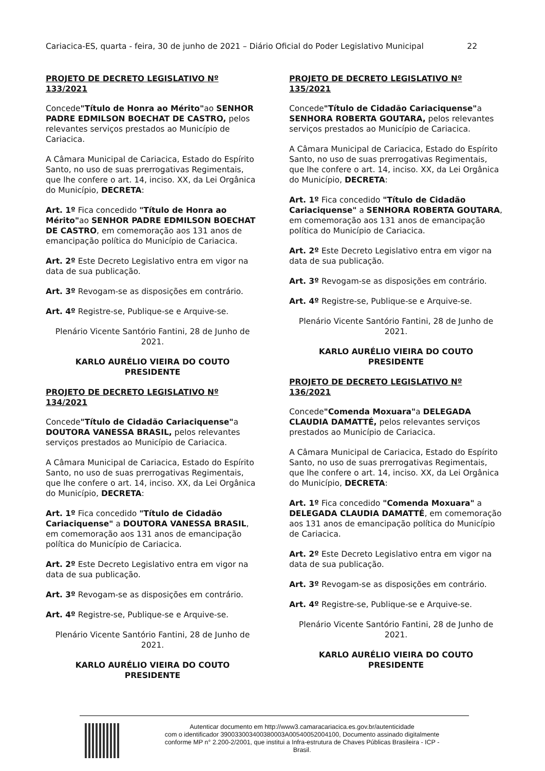Cariacica-ES, quarta - feira, 30 de junho de 2021 – Diário Oficial do Poder Legislativo Municipal 22
PROJETO DE DECRETO LEGISLATIVO Nº 133/2021
Concede"Título de Honra ao Mérito"ao SENHOR PADRE EDMILSON BOECHAT DE CASTRO, pelos relevantes serviços prestados ao Município de Cariacica.
A Câmara Municipal de Cariacica, Estado do Espírito Santo, no uso de suas prerrogativas Regimentais, que lhe confere o art. 14, inciso. XX, da Lei Orgânica do Município, DECRETA:
Art. 1º Fica concedido "Título de Honra ao Mérito"ao SENHOR PADRE EDMILSON BOECHAT DE CASTRO, em comemoração aos 131 anos de emancipação política do Município de Cariacica.
Art. 2º Este Decreto Legislativo entra em vigor na data de sua publicação.
Art. 3º Revogam-se as disposições em contrário.
Art. 4º Registre-se, Publique-se e Arquive-se.
Plenário Vicente Santório Fantini, 28 de Junho de 2021.
KARLO AURÉLIO VIEIRA DO COUTO
PRESIDENTE
PROJETO DE DECRETO LEGISLATIVO Nº 134/2021
Concede"Título de Cidadão Cariaciquense"a DOUTORA VANESSA BRASIL, pelos relevantes serviços prestados ao Município de Cariacica.
A Câmara Municipal de Cariacica, Estado do Espírito Santo, no uso de suas prerrogativas Regimentais, que lhe confere o art. 14, inciso. XX, da Lei Orgânica do Município, DECRETA:
Art. 1º Fica concedido "Título de Cidadão Cariaciquense" a DOUTORA VANESSA BRASIL, em comemoração aos 131 anos de emancipação política do Município de Cariacica.
Art. 2º Este Decreto Legislativo entra em vigor na data de sua publicação.
Art. 3º Revogam-se as disposições em contrário.
Art. 4º Registre-se, Publique-se e Arquive-se.
Plenário Vicente Santório Fantini, 28 de Junho de 2021.
KARLO AURÉLIO VIEIRA DO COUTO
PRESIDENTE
PROJETO DE DECRETO LEGISLATIVO Nº 135/2021
Concede"Título de Cidadão Cariaciquense"a SENHORA ROBERTA GOUTARA, pelos relevantes serviços prestados ao Município de Cariacica.
A Câmara Municipal de Cariacica, Estado do Espírito Santo, no uso de suas prerrogativas Regimentais, que lhe confere o art. 14, inciso. XX, da Lei Orgânica do Município, DECRETA:
Art. 1º Fica concedido "Título de Cidadão Cariaciquense" a SENHORA ROBERTA GOUTARA, em comemoração aos 131 anos de emancipação política do Município de Cariacica.
Art. 2º Este Decreto Legislativo entra em vigor na data de sua publicação.
Art. 3º Revogam-se as disposições em contrário.
Art. 4º Registre-se, Publique-se e Arquive-se.
Plenário Vicente Santório Fantini, 28 de Junho de 2021.
KARLO AURÉLIO VIEIRA DO COUTO
PRESIDENTE
PROJETO DE DECRETO LEGISLATIVO Nº 136/2021
Concede"Comenda Moxuara"a DELEGADA CLAUDIA DAMATTÉ, pelos relevantes serviços prestados ao Município de Cariacica.
A Câmara Municipal de Cariacica, Estado do Espírito Santo, no uso de suas prerrogativas Regimentais, que lhe confere o art. 14, inciso. XX, da Lei Orgânica do Município, DECRETA:
Art. 1º Fica concedido "Comenda Moxuara" a DELEGADA CLAUDIA DAMATTÉ, em comemoração aos 131 anos de emancipação política do Município de Cariacica.
Art. 2º Este Decreto Legislativo entra em vigor na data de sua publicação.
Art. 3º Revogam-se as disposições em contrário.
Art. 4º Registre-se, Publique-se e Arquive-se.
Plenário Vicente Santório Fantini, 28 de Junho de 2021.
KARLO AURÉLIO VIEIRA DO COUTO
PRESIDENTE
Autenticar documento em http://www3.camaracariacica.es.gov.br/autenticidade
com o identificador 390033003400380003A00540052004100, Documento assinado digitalmente
conforme MP n° 2.200-2/2001, que institui a Infra-estrutura de Chaves Públicas Brasileira - ICP -
Brasil.